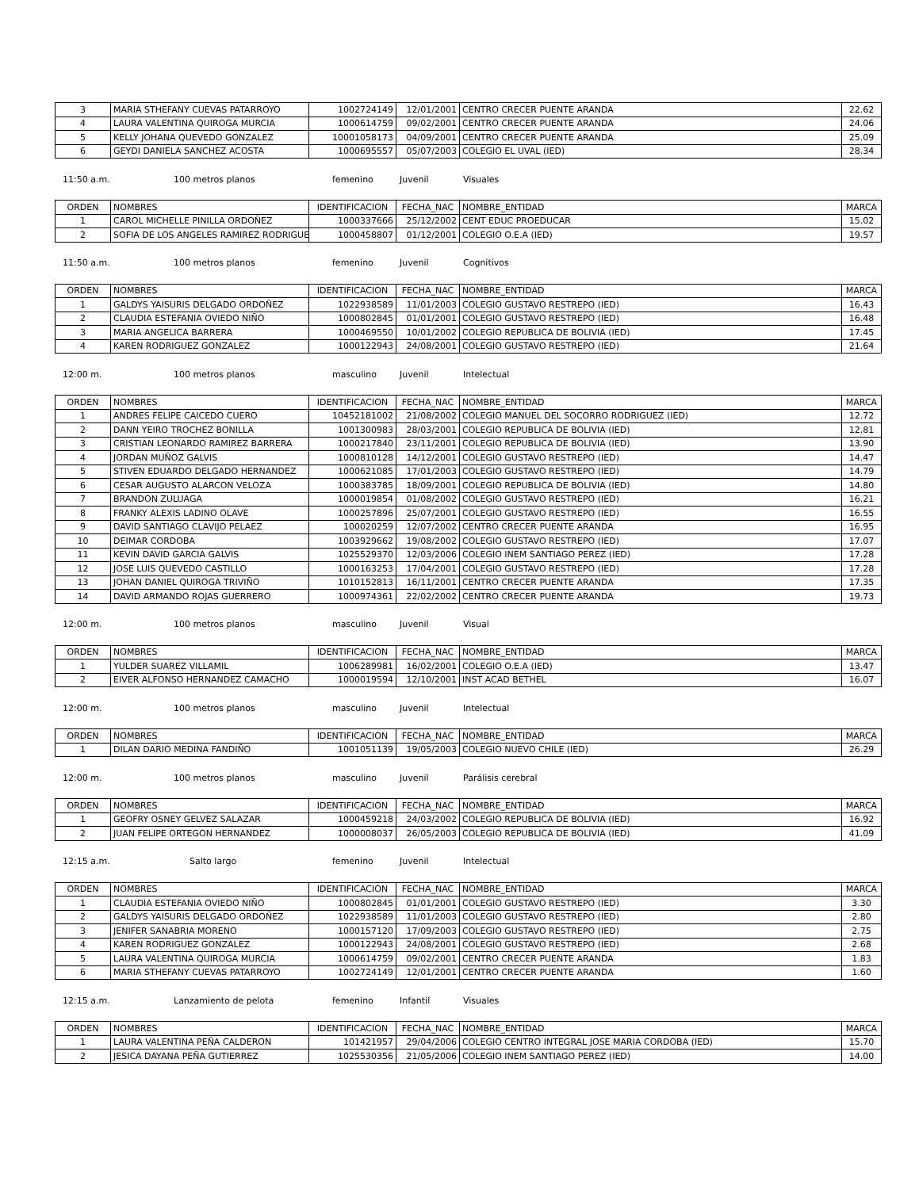| 3 | MARIA STHEFANY CUEVAS PATARROYO | 1002724149 | 12/01/2001 | CENTRO CRECER PUENTE ARANDA | 22.62 |
| 4 | LAURA VALENTINA QUIROGA MURCIA | 1000614759 | 09/02/2001 | CENTRO CRECER PUENTE ARANDA | 24.06 |
| 5 | KELLY JOHANA QUEVEDO GONZALEZ | 10001058173 | 04/09/2001 | CENTRO CRECER PUENTE ARANDA | 25.09 |
| 6 | GEYDI DANIELA SANCHEZ ACOSTA | 1000695557 | 05/07/2003 | COLEGIO EL UVAL (IED) | 28.34 |
11:50 a.m. 100 metros planos femenino Juvenil Visuales
| ORDEN | NOMBRES | IDENTIFICACION | FECHA_NAC | NOMBRE_ENTIDAD | MARCA |
| --- | --- | --- | --- | --- | --- |
| 1 | CAROL MICHELLE PINILLA ORDOÑEZ | 1000337666 | 25/12/2002 | CENT EDUC PROEDUCAR | 15.02 |
| 2 | SOFIA DE LOS ANGELES RAMIREZ RODRIGUE | 1000458807 | 01/12/2001 | COLEGIO O.E.A (IED) | 19.57 |
11:50 a.m. 100 metros planos femenino Juvenil Cognitivos
| ORDEN | NOMBRES | IDENTIFICACION | FECHA_NAC | NOMBRE_ENTIDAD | MARCA |
| --- | --- | --- | --- | --- | --- |
| 1 | GALDYS YAISURIS DELGADO ORDOÑEZ | 1022938589 | 11/01/2003 | COLEGIO GUSTAVO RESTREPO (IED) | 16.43 |
| 2 | CLAUDIA ESTEFANIA OVIEDO NIÑO | 1000802845 | 01/01/2001 | COLEGIO GUSTAVO RESTREPO (IED) | 16.48 |
| 3 | MARIA ANGELICA BARRERA | 1000469550 | 10/01/2002 | COLEGIO REPUBLICA DE BOLIVIA (IED) | 17.45 |
| 4 | KAREN RODRIGUEZ GONZALEZ | 1000122943 | 24/08/2001 | COLEGIO GUSTAVO RESTREPO (IED) | 21.64 |
12:00 m. 100 metros planos masculino Juvenil Intelectual
| ORDEN | NOMBRES | IDENTIFICACION | FECHA_NAC | NOMBRE_ENTIDAD | MARCA |
| --- | --- | --- | --- | --- | --- |
| 1 | ANDRES FELIPE CAICEDO CUERO | 10452181002 | 21/08/2002 | COLEGIO MANUEL DEL SOCORRO RODRIGUEZ (IED) | 12.72 |
| 2 | DANN YEIRO TROCHEZ BONILLA | 1001300983 | 28/03/2001 | COLEGIO REPUBLICA DE BOLIVIA (IED) | 12.81 |
| 3 | CRISTIAN LEONARDO RAMIREZ BARRERA | 1000217840 | 23/11/2001 | COLEGIO REPUBLICA DE BOLIVIA (IED) | 13.90 |
| 4 | JORDAN MUÑOZ GALVIS | 1000810128 | 14/12/2001 | COLEGIO GUSTAVO RESTREPO (IED) | 14.47 |
| 5 | STIVEN EDUARDO DELGADO HERNANDEZ | 1000621085 | 17/01/2003 | COLEGIO GUSTAVO RESTREPO (IED) | 14.79 |
| 6 | CESAR AUGUSTO ALARCON VELOZA | 1000383785 | 18/09/2001 | COLEGIO REPUBLICA DE BOLIVIA (IED) | 14.80 |
| 7 | BRANDON ZULUAGA | 1000019854 | 01/08/2002 | COLEGIO GUSTAVO RESTREPO (IED) | 16.21 |
| 8 | FRANKY ALEXIS LADINO OLAVE | 1000257896 | 25/07/2001 | COLEGIO GUSTAVO RESTREPO (IED) | 16.55 |
| 9 | DAVID SANTIAGO CLAVIJO PELAEZ | 100020259 | 12/07/2002 | CENTRO CRECER PUENTE ARANDA | 16.95 |
| 10 | DEIMAR CORDOBA | 1003929662 | 19/08/2002 | COLEGIO GUSTAVO RESTREPO (IED) | 17.07 |
| 11 | KEVIN DAVID GARCIA GALVIS | 1025529370 | 12/03/2006 | COLEGIO INEM SANTIAGO PEREZ (IED) | 17.28 |
| 12 | JOSE LUIS QUEVEDO CASTILLO | 1000163253 | 17/04/2001 | COLEGIO GUSTAVO RESTREPO (IED) | 17.28 |
| 13 | JOHAN DANIEL QUIROGA TRIVIÑO | 1010152813 | 16/11/2001 | CENTRO CRECER PUENTE ARANDA | 17.35 |
| 14 | DAVID ARMANDO ROJAS GUERRERO | 1000974361 | 22/02/2002 | CENTRO CRECER PUENTE ARANDA | 19.73 |
12:00 m. 100 metros planos masculino Juvenil Visual
| ORDEN | NOMBRES | IDENTIFICACION | FECHA_NAC | NOMBRE_ENTIDAD | MARCA |
| --- | --- | --- | --- | --- | --- |
| 1 | YULDER SUAREZ VILLAMIL | 1006289981 | 16/02/2001 | COLEGIO O.E.A (IED) | 13.47 |
| 2 | EIVER ALFONSO HERNANDEZ CAMACHO | 1000019594 | 12/10/2001 | INST ACAD BETHEL | 16.07 |
12:00 m. 100 metros planos masculino Juvenil Intelectual
| ORDEN | NOMBRES | IDENTIFICACION | FECHA_NAC | NOMBRE_ENTIDAD | MARCA |
| --- | --- | --- | --- | --- | --- |
| 1 | DILAN DARIO MEDINA FANDIÑO | 1001051139 | 19/05/2003 | COLEGIO NUEVO CHILE (IED) | 26.29 |
12:00 m. 100 metros planos masculino Juvenil Parálisis cerebral
| ORDEN | NOMBRES | IDENTIFICACION | FECHA_NAC | NOMBRE_ENTIDAD | MARCA |
| --- | --- | --- | --- | --- | --- |
| 1 | GEOFRY OSNEY GELVEZ SALAZAR | 1000459218 | 24/03/2002 | COLEGIO REPUBLICA DE BOLIVIA (IED) | 16.92 |
| 2 | JUAN FELIPE ORTEGON HERNANDEZ | 1000008037 | 26/05/2003 | COLEGIO REPUBLICA DE BOLIVIA (IED) | 41.09 |
12:15 a.m. Salto largo femenino Juvenil Intelectual
| ORDEN | NOMBRES | IDENTIFICACION | FECHA_NAC | NOMBRE_ENTIDAD | MARCA |
| --- | --- | --- | --- | --- | --- |
| 1 | CLAUDIA ESTEFANIA OVIEDO NIÑO | 1000802845 | 01/01/2001 | COLEGIO GUSTAVO RESTREPO (IED) | 3.30 |
| 2 | GALDYS YAISURIS DELGADO ORDOÑEZ | 1022938589 | 11/01/2003 | COLEGIO GUSTAVO RESTREPO (IED) | 2.80 |
| 3 | JENIFER SANABRIA MORENO | 1000157120 | 17/09/2003 | COLEGIO GUSTAVO RESTREPO (IED) | 2.75 |
| 4 | KAREN RODRIGUEZ GONZALEZ | 1000122943 | 24/08/2001 | COLEGIO GUSTAVO RESTREPO (IED) | 2.68 |
| 5 | LAURA VALENTINA QUIROGA MURCIA | 1000614759 | 09/02/2001 | CENTRO CRECER PUENTE ARANDA | 1.83 |
| 6 | MARIA STHEFANY CUEVAS PATARROYO | 1002724149 | 12/01/2001 | CENTRO CRECER PUENTE ARANDA | 1.60 |
12:15 a.m. Lanzamiento de pelota femenino Infantil Visuales
| ORDEN | NOMBRES | IDENTIFICACION | FECHA_NAC | NOMBRE_ENTIDAD | MARCA |
| --- | --- | --- | --- | --- | --- |
| 1 | LAURA VALENTINA PEÑA CALDERON | 101421957 | 29/04/2006 | COLEGIO CENTRO INTEGRAL JOSE MARIA CORDOBA (IED) | 15.70 |
| 2 | JESICA DAYANA PEÑA GUTIERREZ | 1025530356 | 21/05/2006 | COLEGIO INEM SANTIAGO PEREZ (IED) | 14.00 |